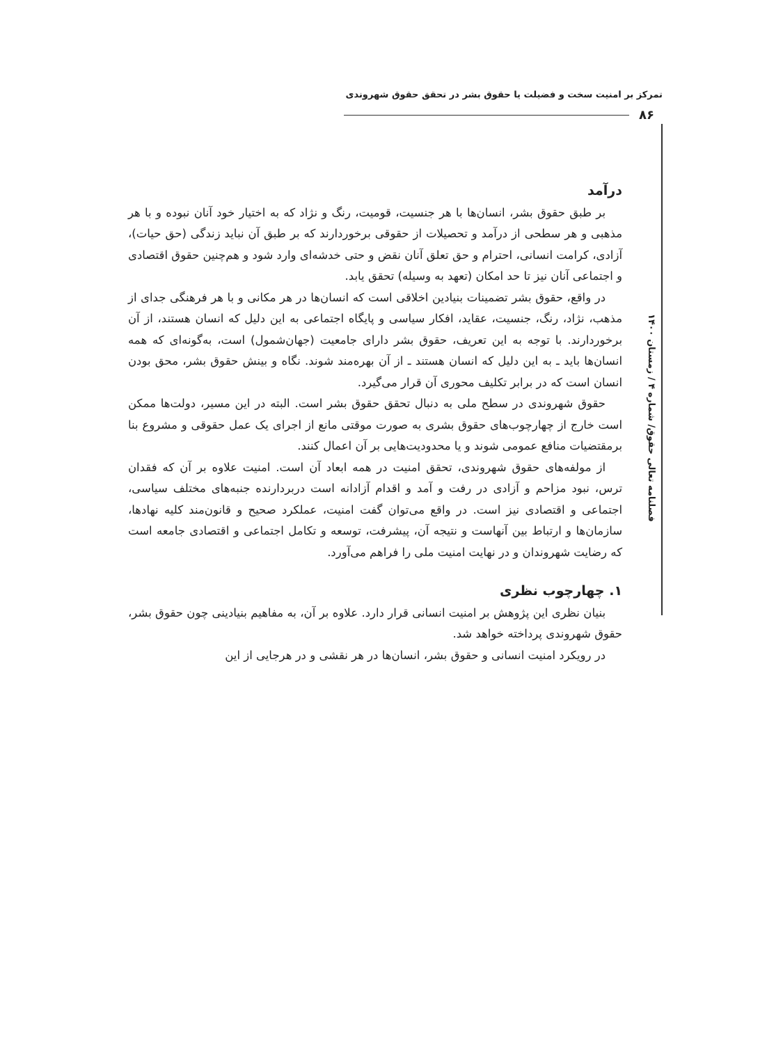تمرکز بر امنیت سخت و فضیلت یا حقوق بشر در تحقق حقوق شهروندی
۸۶
فصلنامه تعالی حقوق/ شماره ۴ / زمستان ۱۴۰۰
درآمد
بر طبق حقوق بشر، انسان‌ها با هر جنسیت، قومیت، رنگ و نژاد که به اختیار خود آنان نبوده و با هر مذهبی و هر سطحی از درآمد و تحصیلات از حقوقی برخوردارند که بر طبق آن نباید زندگی (حق حیات)، آزادی، کرامت انسانی، احترام و حق تعلق آنان نقض و حتی خدشه‌ای وارد شود و هم‌چنین حقوق اقتصادی و اجتماعی آنان نیز تا حد امکان (تعهد به وسیله) تحقق یابد.
در واقع، حقوق بشر تضمینات بنیادین اخلاقی است که انسان‌ها در هر مکانی و با هر فرهنگی جدای از مذهب، نژاد، رنگ، جنسیت، عقاید، افکار سیاسی و پایگاه اجتماعی به این دلیل که انسان هستند، از آن برخوردارند. با توجه به این تعریف، حقوق بشر دارای جامعیت (جهان‌شمول) است، به‌گونه‌ای که همه انسان‌ها باید ـ به این دلیل که انسان هستند ـ از آن بهره‌مند شوند. نگاه و بینش حقوق بشر، محق بودن انسان است که در برابر تکلیف محوری آن قرار می‌گیرد.
حقوق شهروندی در سطح ملی به دنبال تحقق حقوق بشر است. البته در این مسیر، دولت‌ها ممکن است خارج از چهارچوب‌های حقوق بشری به صورت موقتی مانع از اجرای یک عمل حقوقی و مشروع بنا برمقتضیات منافع عمومی شوند و یا محدودیت‌هایی بر آن اعمال کنند.
از مولفه‌های حقوق شهروندی، تحقق امنیت در همه ابعاد آن است. امنیت علاوه بر آن که فقدان ترس، نبود مزاحم و آزادی در رفت و آمد و اقدام آزادانه است دربردارنده جنبه‌های مختلف سیاسی، اجتماعی و اقتصادی نیز است. در واقع می‌توان گفت امنیت، عملکرد صحیح و قانون‌مند کلیه نهادها، سازمان‌ها و ارتباط بین آنهاست و نتیجه آن، پیشرفت، توسعه و تکامل اجتماعی و اقتصادی جامعه است که رضایت شهروندان و در نهایت امنیت ملی را فراهم می‌آورد.
۱. چهارچوب نظری
بنیان نظری این پژوهش بر امنیت انسانی قرار دارد. علاوه بر آن، به مفاهیم بنیادینی چون حقوق بشر، حقوق شهروندی پرداخته خواهد شد.
در رویکرد امنیت انسانی و حقوق بشر، انسان‌ها در هر نقشی و در هرجایی از این